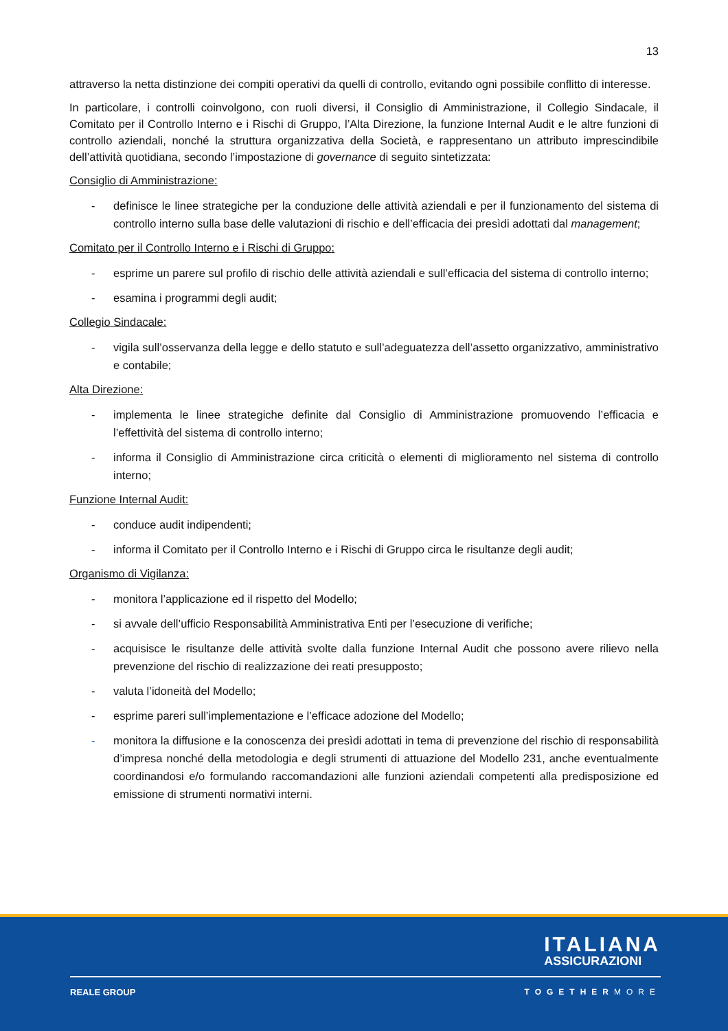13
attraverso la netta distinzione dei compiti operativi da quelli di controllo, evitando ogni possibile conflitto di interesse.
In particolare, i controlli coinvolgono, con ruoli diversi, il Consiglio di Amministrazione, il Collegio Sindacale, il Comitato per il Controllo Interno e i Rischi di Gruppo, l’Alta Direzione, la funzione Internal Audit e le altre funzioni di controllo aziendali, nonché la struttura organizzativa della Società, e rappresentano un attributo imprescindibile dell’attività quotidiana, secondo l’impostazione di governance di seguito sintetizzata:
Consiglio di Amministrazione:
- definisce le linee strategiche per la conduzione delle attività aziendali e per il funzionamento del sistema di controllo interno sulla base delle valutazioni di rischio e dell’efficacia dei presìdi adottati dal management;
Comitato per il Controllo Interno e i Rischi di Gruppo:
- esprime un parere sul profilo di rischio delle attività aziendali e sull’efficacia del sistema di controllo interno;
- esamina i programmi degli audit;
Collegio Sindacale:
- vigila sull’osservanza della legge e dello statuto e sull’adeguatezza dell’assetto organizzativo, amministrativo e contabile;
Alta Direzione:
- implementa le linee strategiche definite dal Consiglio di Amministrazione promuovendo l’efficacia e l’effettività del sistema di controllo interno;
- informa il Consiglio di Amministrazione circa criticità o elementi di miglioramento nel sistema di controllo interno;
Funzione Internal Audit:
- conduce audit indipendenti;
- informa il Comitato per il Controllo Interno e i Rischi di Gruppo circa le risultanze degli audit;
Organismo di Vigilanza:
- monitora l’applicazione ed il rispetto del Modello;
- si avvale dell’ufficio Responsabilità Amministrativa Enti per l’esecuzione di verifiche;
- acquisisce le risultanze delle attività svolte dalla funzione Internal Audit che possono avere rilievo nella prevenzione del rischio di realizzazione dei reati presupposto;
- valuta l’idoneità del Modello;
- esprime pareri sull’implementazione e l’efficace adozione del Modello;
- monitora la diffusione e la conoscenza dei presìdi adottati in tema di prevenzione del rischio di responsabilità d’impresa nonché della metodologia e degli strumenti di attuazione del Modello 231, anche eventualmente coordinandosi e/o formulando raccomandazioni alle funzioni aziendali competenti alla predisposizione ed emissione di strumenti normativi interni.
ITALIANA
ASSICURAZIONI
REALE GROUP TOGETHERMORE